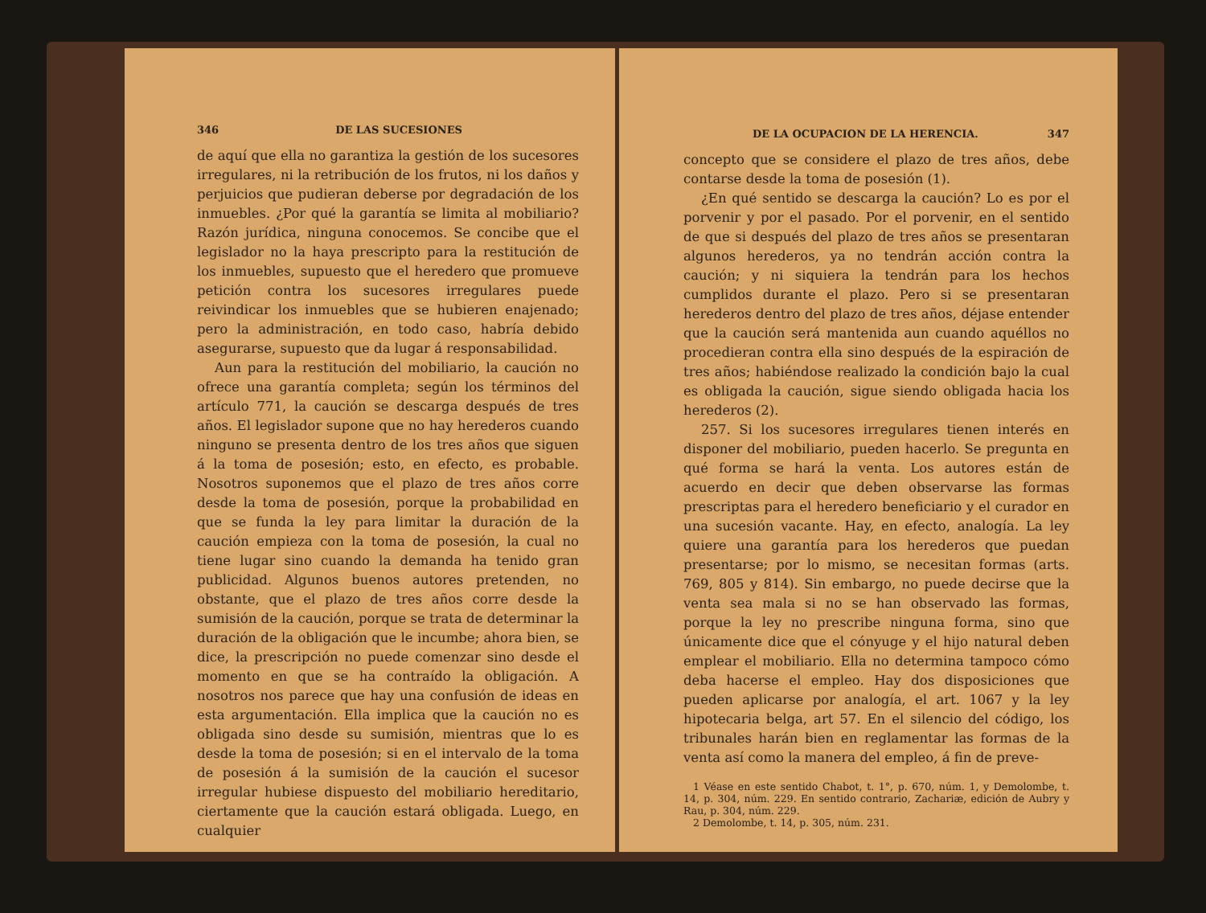346 DE LAS SUCESIONES
de aquí que ella no garantiza la gestión de los sucesores irregulares, ni la retribución de los frutos, ni los daños y perjuicios que pudieran deberse por degradación de los inmuebles. ¿Por qué la garantía se limita al mobiliario? Razón jurídica, ninguna conocemos. Se concibe que el legislador no la haya prescripto para la restitución de los inmuebles, supuesto que el heredero que promueve petición contra los sucesores irregulares puede reivindicar los inmuebles que se hubieren enajenado; pero la administración, en todo caso, habría debido asegurarse, supuesto que da lugar á responsabilidad.
Aun para la restitución del mobiliario, la caución no ofrece una garantía completa; según los términos del artículo 771, la caución se descarga después de tres años. El legislador supone que no hay herederos cuando ninguno se presenta dentro de los tres años que siguen á la toma de posesión; esto, en efecto, es probable. Nosotros suponemos que el plazo de tres años corre desde la toma de posesión, porque la probabilidad en que se funda la ley para limitar la duración de la caución empieza con la toma de posesión, la cual no tiene lugar sino cuando la demanda ha tenido gran publicidad. Algunos buenos autores pretenden, no obstante, que el plazo de tres años corre desde la sumisión de la caución, porque se trata de determinar la duración de la obligación que le incumbe; ahora bien, se dice, la prescripción no puede comenzar sino desde el momento en que se ha contraído la obligación. A nosotros nos parece que hay una confusión de ideas en esta argumentación. Ella implica que la caución no es obligada sino desde su sumisión, mientras que lo es desde la toma de posesión; si en el intervalo de la toma de posesión á la sumisión de la caución el sucesor irregular hubiese dispuesto del mobiliario hereditario, ciertamente que la caución estará obligada. Luego, en cualquier
DE LA OCUPACION DE LA HERENCIA. 347
concepto que se considere el plazo de tres años, debe contarse desde la toma de posesión (1).
¿En qué sentido se descarga la caución? Lo es por el porvenir y por el pasado. Por el porvenir, en el sentido de que si después del plazo de tres años se presentaran algunos herederos, ya no tendrán acción contra la caución; y ni siquiera la tendrán para los hechos cumplidos durante el plazo. Pero si se presentaran herederos dentro del plazo de tres años, déjase entender que la caución será mantenida aun cuando aquéllos no procedieran contra ella sino después de la espiración de tres años; habiéndose realizado la condición bajo la cual es obligada la caución, sigue siendo obligada hacia los herederos (2).
257. Si los sucesores irregulares tienen interés en disponer del mobiliario, pueden hacerlo. Se pregunta en qué forma se hará la venta. Los autores están de acuerdo en decir que deben observarse las formas prescriptas para el heredero beneficiario y el curador en una sucesión vacante. Hay, en efecto, analogía. La ley quiere una garantía para los herederos que puedan presentarse; por lo mismo, se necesitan formas (arts. 769, 805 y 814). Sin embargo, no puede decirse que la venta sea mala si no se han observado las formas, porque la ley no prescribe ninguna forma, sino que únicamente dice que el cónyuge y el hijo natural deben emplear el mobiliario. Ella no determina tampoco cómo deba hacerse el empleo. Hay dos disposiciones que pueden aplicarse por analogía, el art. 1067 y la ley hipotecaria belga, art 57. En el silencio del código, los tribunales harán bien en reglamentar las formas de la venta así como la manera del empleo, á fin de preve-
1 Véase en este sentido Chabot, t. 1°, p. 670, núm. 1, y Demolombe, t. 14, p. 304, núm. 229. En sentido contrario, Zachariæ, edición de Aubry y Rau, p. 304, núm. 229.
2 Demolombe, t. 14, p. 305, núm. 231.